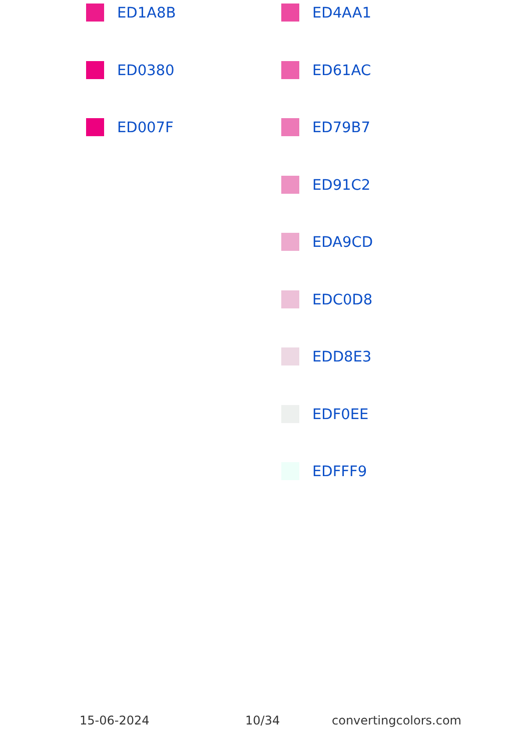ED1A8B
ED0380
ED007F
ED4AA1
ED61AC
ED79B7
ED91C2
EDA9CD
EDC0D8
EDD8E3
EDF0EE
EDFFF9
15-06-2024 10/34 convertingcolors.com